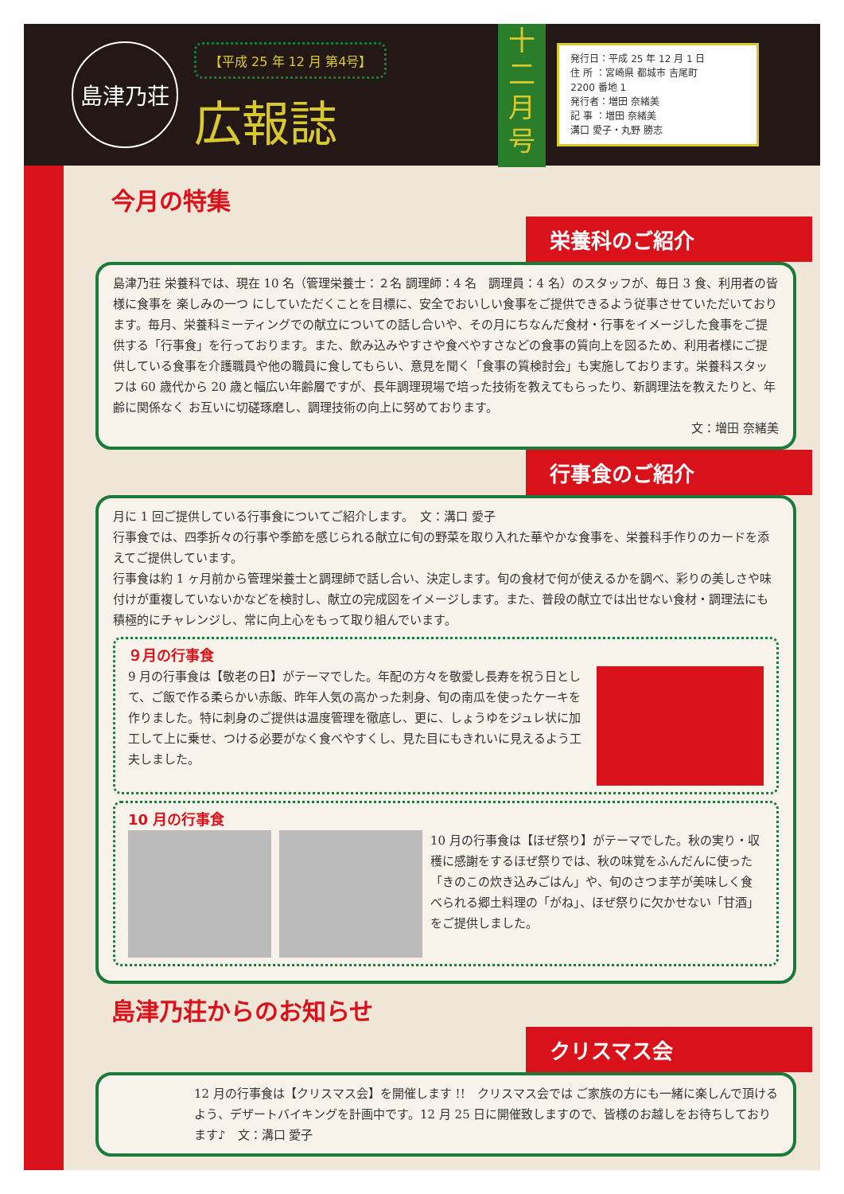島津乃荘
【平成 25 年 12 月 第4号】
広報誌
十
二
月
号
発行日：平成 25 年 12 月 1 日
住 所 ：宮崎県 都城市 吉尾町
2200 番地 1
発行者：増田 奈緒美
記 事 ：増田 奈緒美
溝口 愛子・丸野 勝志
今月の特集
栄養科のご紹介
島津乃荘 栄養科では、現在 10 名（管理栄養士：２名 調理師：4 名　調理員：4 名）のスタッフが、毎日 3 食、利用者の皆様に食事を 楽しみの一つ にしていただくことを目標に、安全でおいしい食事をご提供できるよう従事させていただいております。毎月、栄養科ミーティングでの献立についての話し合いや、その月にちなんだ食材・行事をイメージした食事をご提供する「行事食」を行っております。また、飲み込みやすさや食べやすさなどの食事の質向上を図るため、利用者様にご提供している食事を介護職員や他の職員に食してもらい、意見を聞く「食事の質検討会」も実施しております。栄養科スタッフは 60 歳代から 20 歳と幅広い年齢層ですが、長年調理現場で培った技術を教えてもらったり、新調理法を教えたりと、年齢に関係なく お互いに切磋琢磨し、調理技術の向上に努めております。
文：増田 奈緒美
行事食のご紹介
月に 1 回ご提供している行事食についてご紹介します。　文：溝口 愛子
行事食では、四季折々の行事や季節を感じられる献立に旬の野菜を取り入れた華やかな食事を、栄養科手作りのカードを添えてご提供しています。
行事食は約 1 ヶ月前から管理栄養士と調理師で話し合い、決定します。旬の食材で何が使えるかを調べ、彩りの美しさや味付けが重複していないかなどを検討し、献立の完成図をイメージします。また、普段の献立では出せない食材・調理法にも積極的にチャレンジし、常に向上心をもって取り組んでいます。
９月の行事食
9 月の行事食は【敬老の日】がテーマでした。年配の方々を敬愛し長寿を祝う日として、ご飯で作る柔らかい赤飯、昨年人気の高かった刺身、旬の南瓜を使ったケーキを作りました。特に刺身のご提供は温度管理を徹底し、更に、しょうゆをジュレ状に加工して上に乗せ、つける必要がなく食べやすくし、見た目にもきれいに見えるよう工夫しました。
10 月の行事食
10 月の行事食は【ほぜ祭り】がテーマでした。秋の実り・収穫に感謝をするほぜ祭りでは、秋の味覚をふんだんに使った「きのこの炊き込みごはん」や、旬のさつま芋が美味しく食べられる郷土料理の「がね」、ほぜ祭りに欠かせない「甘酒」をご提供しました。
島津乃荘からのお知らせ
クリスマス会
12 月の行事食は【クリスマス会】を開催します !!　クリスマス会では ご家族の方にも一緒に楽しんで頂けるよう、デザートバイキングを計画中です。12 月 25 日に開催致しますので、皆様のお越しをお待ちしております♪　文：溝口 愛子